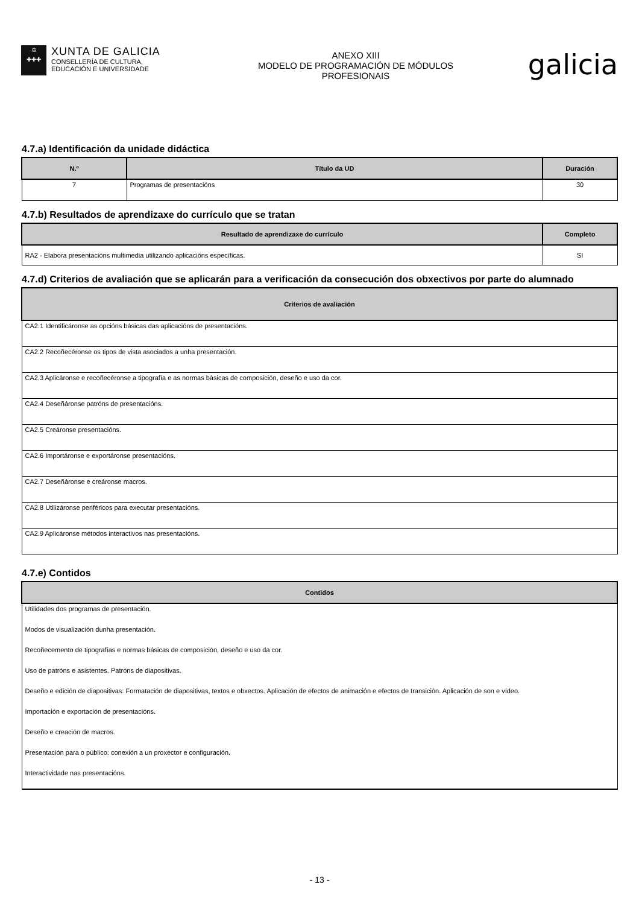♔
✚✚✚
XUNTA DE GALICIA
CONSELLERÍA DE CULTURA,
EDUCACIÓN E UNIVERSIDADE
ANEXO XIII
MODELO DE PROGRAMACIÓN DE MÓDULOS
PROFESIONAIS
galicia
4.7.a) Identificación da unidade didáctica
| N.º | Título da UD | Duración |
| --- | --- | --- |
| 7 | Programas de presentacións | 30 |
4.7.b) Resultados de aprendizaxe do currículo que se tratan
| Resultado de aprendizaxe do currículo | Completo |
| --- | --- |
| RA2 - Elabora presentacións multimedia utilizando aplicacións específicas. | SI |
4.7.d) Criterios de avaliación que se aplicarán para a verificación da consecución dos obxectivos por parte do alumnado
| Criterios de avaliación |
| --- |
| CA2.1 Identificáronse as opcións básicas das aplicacións de presentacións. |
| CA2.2 Recoñecéronse os tipos de vista asociados a unha presentación. |
| CA2.3 Aplicáronse e recoñecéronse a tipografía e as normas básicas de composición, deseño e uso da cor. |
| CA2.4 Deseñáronse patróns de presentacións. |
| CA2.5 Creáronse presentacións. |
| CA2.6 Importáronse e exportáronse presentacións. |
| CA2.7 Deseñáronse e creáronse macros. |
| CA2.8 Utilizáronse periféricos para executar presentacións. |
| CA2.9 Aplicáronse métodos interactivos nas presentacións. |
4.7.e) Contidos
| Contidos |
| --- |
| Utilidades dos programas de presentación. |
| Modos de visualización dunha presentación. |
| Recoñecemento de tipografías e normas básicas de composición, deseño e uso da cor. |
| Uso de patróns e asistentes. Patróns de diapositivas. |
| Deseño e edición de diapositivas: Formatación de diapositivas, textos e obxectos. Aplicación de efectos de animación e efectos de transición. Aplicación de son e vídeo. |
| Importación e exportación de presentacións. |
| Deseño e creación de macros. |
| Presentación para o público: conexión a un proxector e configuración. |
| Interactividade nas presentacións. |
- 13 -